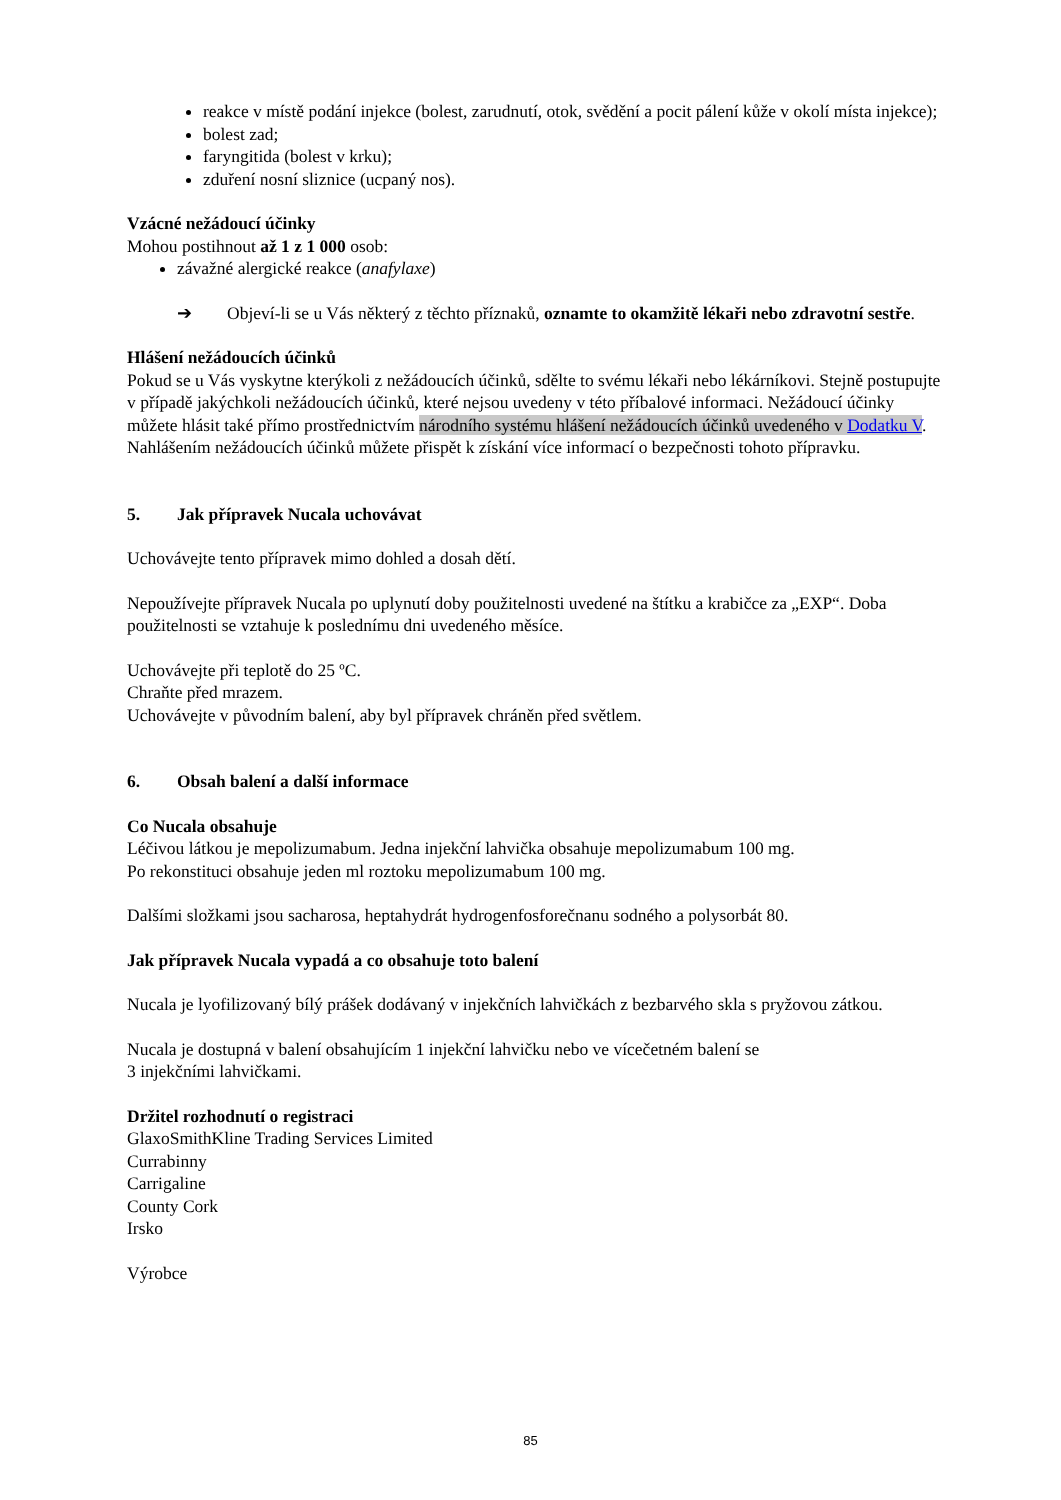reakce v místě podání injekce (bolest, zarudnutí, otok, svědění a pocit pálení kůže v okolí místa injekce);
bolest zad;
faryngitida (bolest v krku);
zduření nosní sliznice (ucpaný nos).
Vzácné nežádoucí účinky
Mohou postihnout až 1 z 1 000 osob:
závažné alergické reakce (anafylaxe)
➔ Objeví-li se u Vás některý z těchto příznaků, oznamte to okamžitě lékaři nebo zdravotní sestře.
Hlášení nežádoucích účinků
Pokud se u Vás vyskytne kterýkoli z nežádoucích účinků, sdělte to svému lékaři nebo lékárníkovi. Stejně postupujte v případě jakýchkoli nežádoucích účinků, které nejsou uvedeny v této příbalové informaci. Nežádoucí účinky můžete hlásit také přímo prostřednictvím národního systému hlášení nežádoucích účinků uvedeného v Dodatku V. Nahlášením nežádoucích účinků můžete přispět k získání více informací o bezpečnosti tohoto přípravku.
5. Jak přípravek Nucala uchovávat
Uchovávejte tento přípravek mimo dohled a dosah dětí.
Nepoužívejte přípravek Nucala po uplynutí doby použitelnosti uvedené na štítku a krabičce za „EXP“. Doba použitelnosti se vztahuje k poslednímu dni uvedeného měsíce.
Uchovávejte při teplotě do 25 ºC.
Chraňte před mrazem.
Uchovávejte v původním balení, aby byl přípravek chráněn před světlem.
6. Obsah balení a další informace
Co Nucala obsahuje
Léčivou látkou je mepolizumabum. Jedna injekční lahvička obsahuje mepolizumabum 100 mg.
Po rekonstituci obsahuje jeden ml roztoku mepolizumabum 100 mg.
Dalšími složkami jsou sacharosa, heptahydrát hydrogenfosforečnanu sodného a polysorbát 80.
Jak přípravek Nucala vypadá a co obsahuje toto balení
Nucala je lyofilizovaný bílý prášek dodávaný v injekčních lahvičkách z bezbarvého skla s pryžovou zátkou.
Nucala je dostupná v balení obsahujícím 1 injekční lahvičku nebo ve vícečetném balení se
3 injekčními lahvičkami.
Držitel rozhodnutí o registraci
GlaxoSmithKline Trading Services Limited
Currabinny
Carrigaline
County Cork
Irsko
Výrobce
85